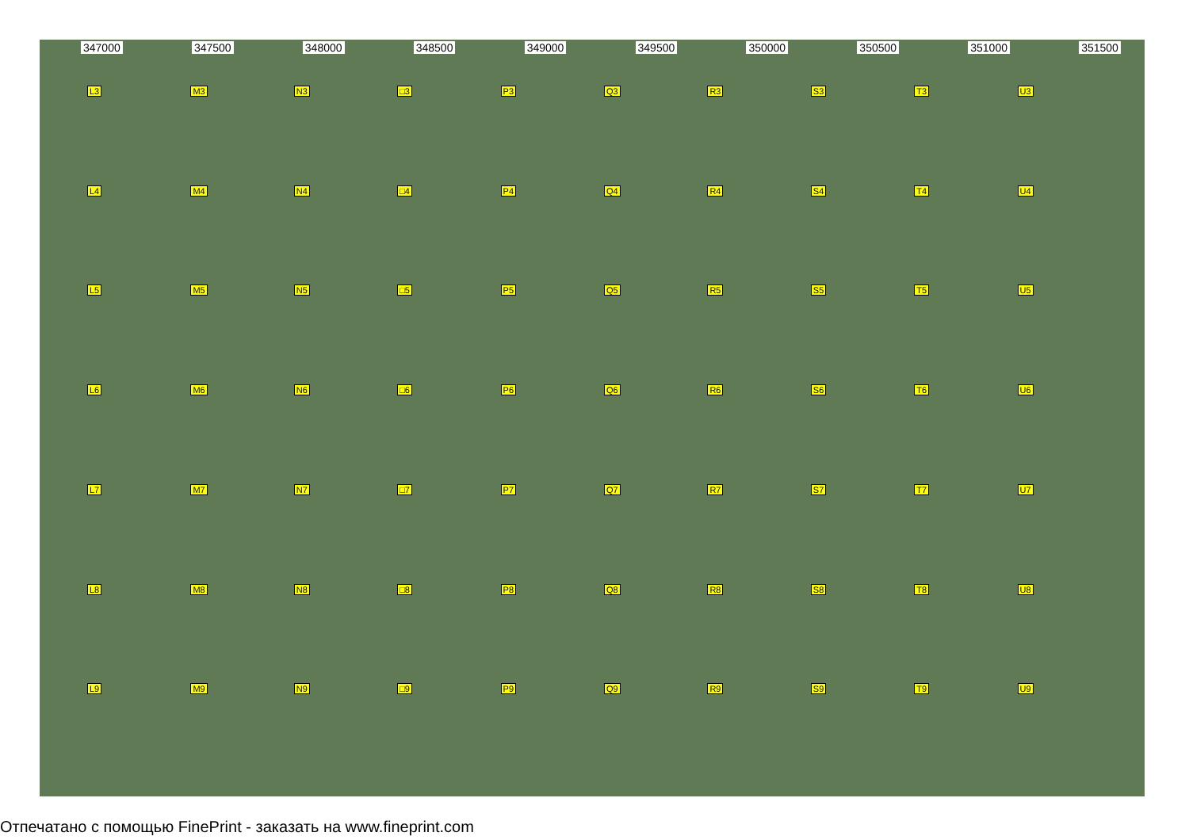347000 347500 348000 348500 349000 349500 350000 350500 351000 351500
L3 M3 N3 □3 P3 Q3 R3 S3 T3 U3 L4 M4 N4 □4 P4 Q4 R4 S4 T4 U4 L5 M5 N5 □5 P5 Q5 R5 S5 T5 U5 L6 M6 N6 □6 P6 Q6 R6 S6 T6 U6 L7 M7 N7 □7 P7 Q7 R7 S7 T7 U7 L8 M8 N8 □8 P8 Q8 R8 S8 T8 U8 L9 M9 N9 □9 P9 Q9 R9 S9 T9 U9
Отпечатано с помощью FinePrint - заказать на www.fineprint.com